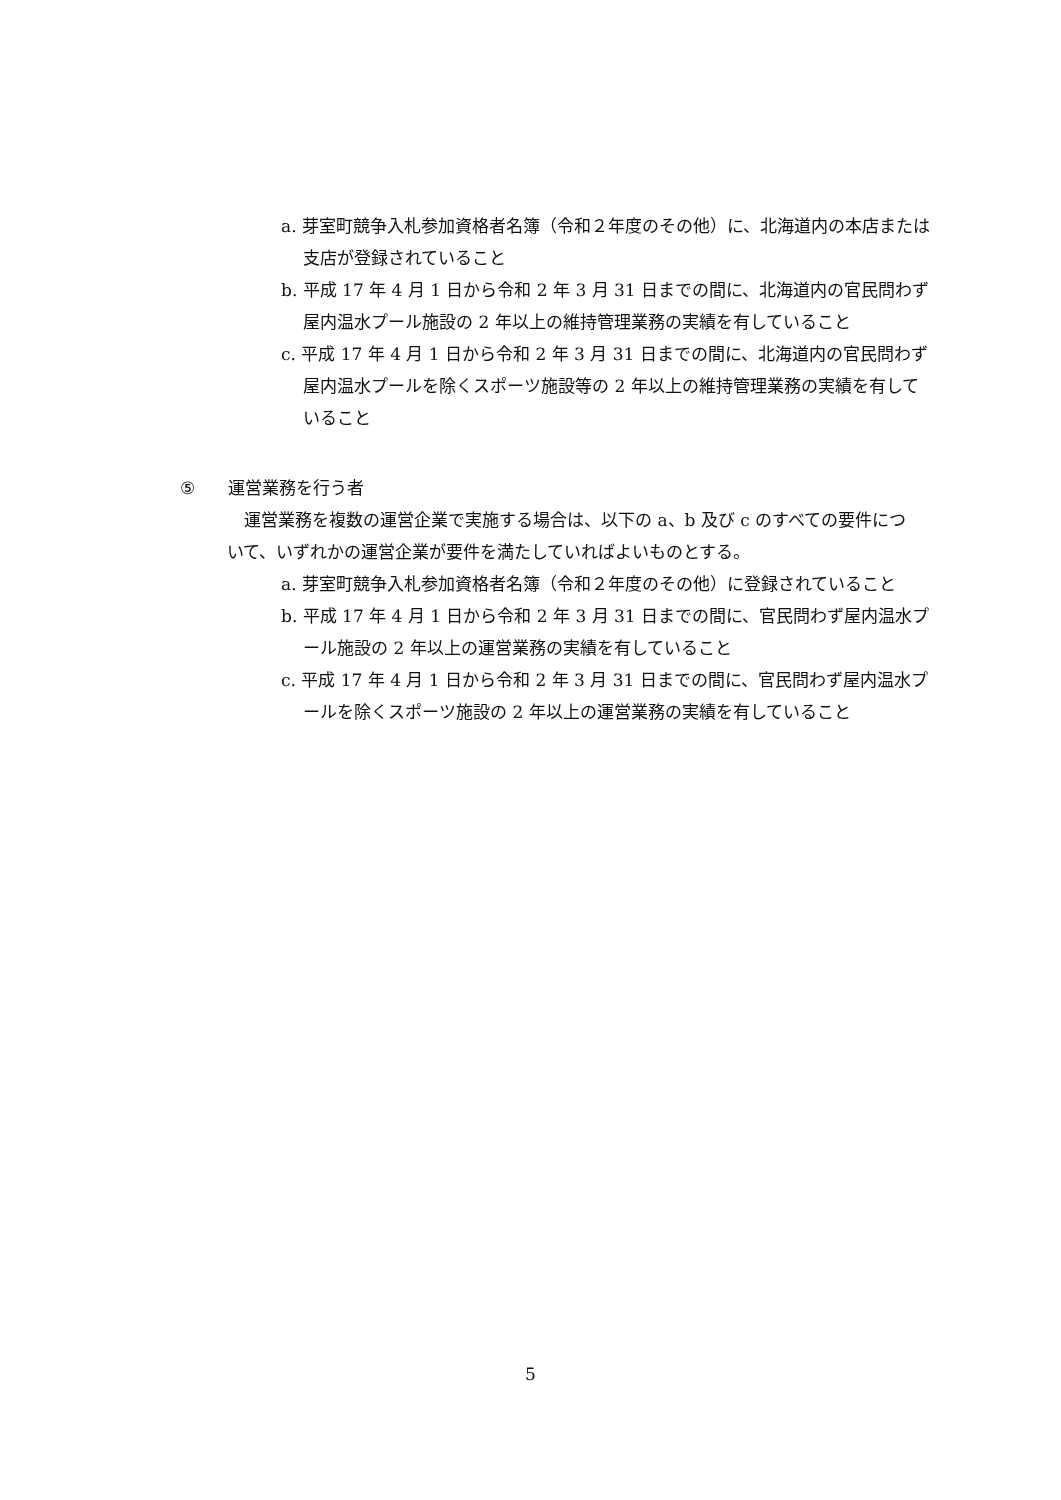a. 芽室町競争入札参加資格者名簿（令和２年度のその他）に、北海道内の本店または支店が登録されていること
b. 平成 17 年 4 月 1 日から令和 2 年 3 月 31 日までの間に、北海道内の官民問わず屋内温水プール施設の 2 年以上の維持管理業務の実績を有していること
c. 平成 17 年 4 月 1 日から令和 2 年 3 月 31 日までの間に、北海道内の官民問わず屋内温水プールを除くスポーツ施設等の 2 年以上の維持管理業務の実績を有していること
⑤ 運営業務を行う者
運営業務を複数の運営企業で実施する場合は、以下の a、b 及び c のすべての要件について、いずれかの運営企業が要件を満たしていればよいものとする。
a. 芽室町競争入札参加資格者名簿（令和２年度のその他）に登録されていること
b. 平成 17 年 4 月 1 日から令和 2 年 3 月 31 日までの間に、官民問わず屋内温水プール施設の 2 年以上の運営業務の実績を有していること
c. 平成 17 年 4 月 1 日から令和 2 年 3 月 31 日までの間に、官民問わず屋内温水プールを除くスポーツ施設の 2 年以上の運営業務の実績を有していること
5